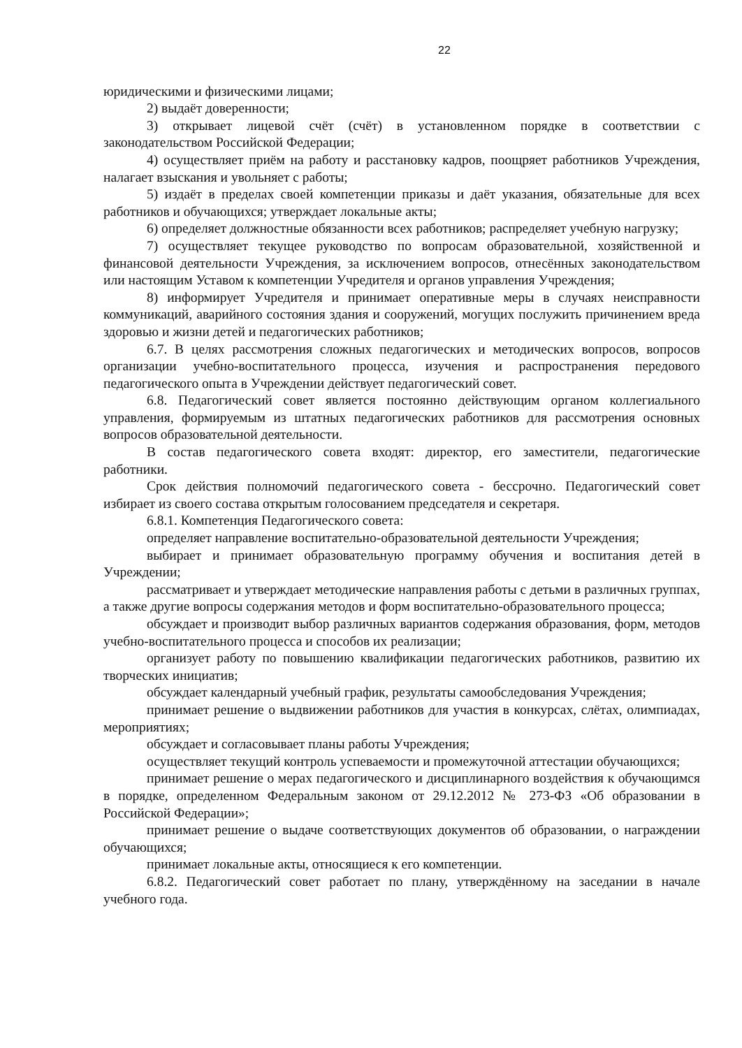22
юридическими и физическими лицами;
2) выдаёт доверенности;
3) открывает лицевой счёт (счёт) в установленном порядке в соответствии с законодательством Российской Федерации;
4) осуществляет приём на работу и расстановку кадров, поощряет работников Учреждения, налагает взыскания и увольняет с работы;
5) издаёт в пределах своей компетенции приказы и даёт указания, обязательные для всех работников и обучающихся; утверждает локальные акты;
6) определяет должностные обязанности всех работников; распределяет учебную нагрузку;
7) осуществляет текущее руководство по вопросам образовательной, хозяйственной и финансовой деятельности Учреждения, за исключением вопросов, отнесённых законодательством или настоящим Уставом к компетенции Учредителя и органов управления Учреждения;
8) информирует Учредителя и принимает оперативные меры в случаях неисправности коммуникаций, аварийного состояния здания и сооружений, могущих послужить причинением вреда здоровью и жизни детей и педагогических работников;
6.7. В целях рассмотрения сложных педагогических и методических вопросов, вопросов организации учебно-воспитательного процесса, изучения и распространения передового педагогического опыта в Учреждении действует педагогический совет.
6.8. Педагогический совет является постоянно действующим органом коллегиального управления, формируемым из штатных педагогических работников для рассмотрения основных вопросов образовательной деятельности.
В состав педагогического совета входят: директор, его заместители, педагогические работники.
Срок действия полномочий педагогического совета - бессрочно. Педагогический совет избирает из своего состава открытым голосованием председателя и секретаря.
6.8.1. Компетенция Педагогического совета:
определяет направление воспитательно-образовательной деятельности Учреждения;
выбирает и принимает образовательную программу обучения и воспитания детей в Учреждении;
рассматривает и утверждает методические направления работы с детьми в различных группах, а также другие вопросы содержания методов и форм воспитательно-образовательного процесса;
обсуждает и производит выбор различных вариантов содержания образования, форм, методов учебно-воспитательного процесса и способов их реализации;
организует работу по повышению квалификации педагогических работников, развитию их творческих инициатив;
обсуждает календарный учебный график, результаты самообследования Учреждения;
принимает решение о выдвижении работников для участия в конкурсах, слётах, олимпиадах, мероприятиях;
обсуждает и согласовывает планы работы Учреждения;
осуществляет текущий контроль успеваемости и промежуточной аттестации обучающихся;
принимает решение о мерах педагогического и дисциплинарного воздействия к обучающимся в порядке, определенном Федеральным законом от 29.12.2012 № 273-ФЗ «Об образовании в Российской Федерации»;
принимает решение о выдаче соответствующих документов об образовании, о награждении обучающихся;
принимает локальные акты, относящиеся к его компетенции.
6.8.2. Педагогический совет работает по плану, утверждённому на заседании в начале учебного года.